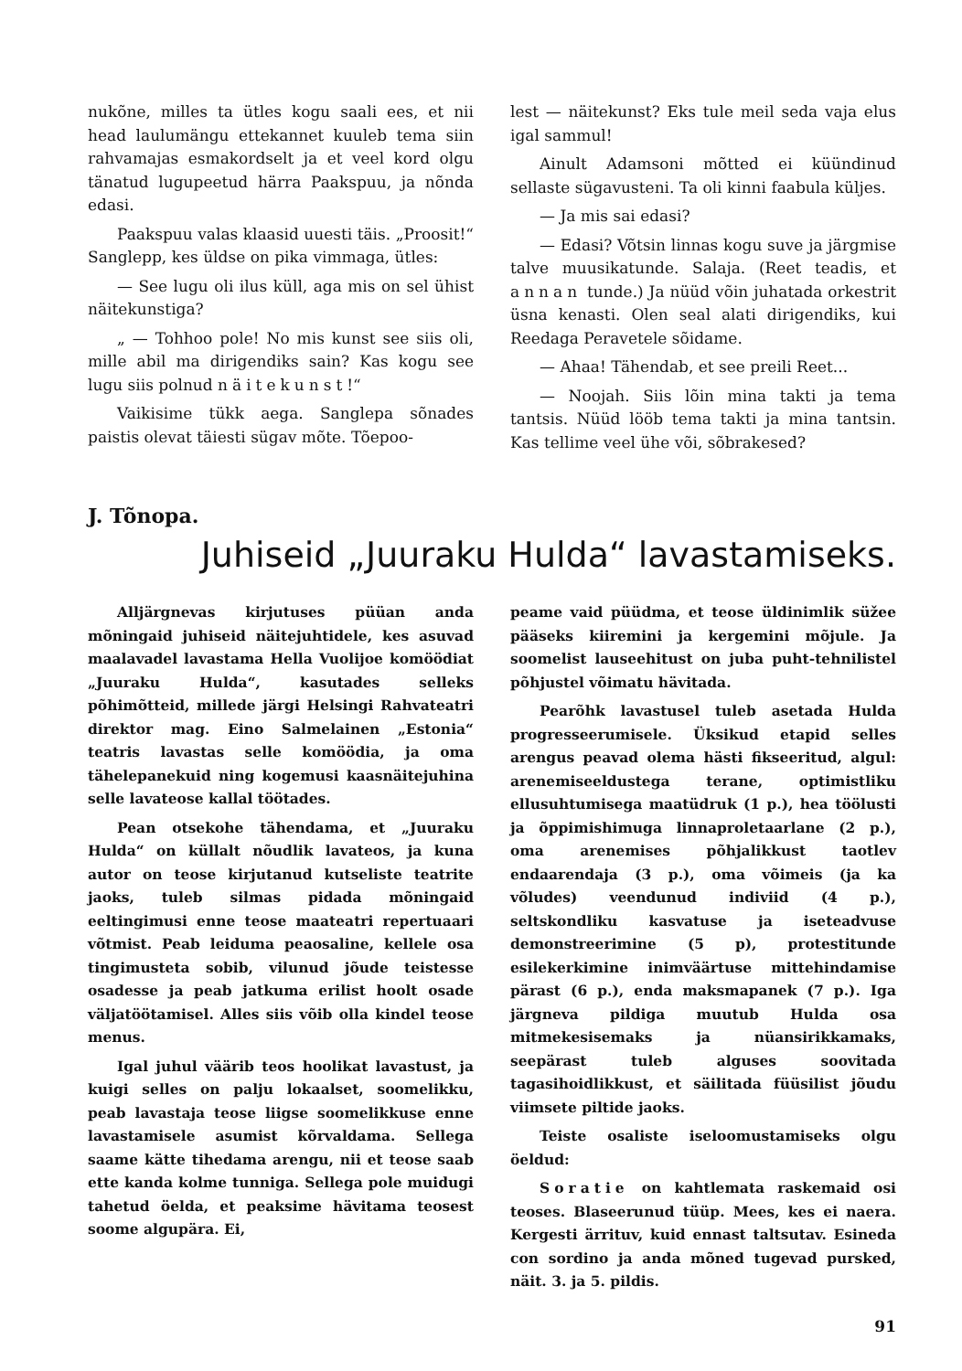nukõne, milles ta ütles kogu saali ees, et nii head laulumängu ettekannet kuuleb tema siin rahvamajas esmakordselt ja et veel kord olgu tänatud lugupeetud härra Paakspuu, ja nõnda edasi.
Paakspuu valas klaasid uuesti täis. „Proosit!“ Sanglepp, kes üldse on pika vimmaga, ütles:
— See lugu oli ilus küll, aga mis on sel ühist näitekunstiga?
„ — Tohhoo pole! No mis kunst see siis oli, mille abil ma dirigendiks sain? Kas kogu see lugu siis polnud näitekunst!“
Vaikisime tükk aega. Sanglepa sõnades paistis olevat täiesti sügav mõte. Tõepoo-
lest — näitekunst? Eks tule meil seda vaja elus igal sammul!
Ainult Adamsoni mõtted ei küündinud sellaste sügavusteni. Ta oli kinni faabula küljes.
— Ja mis sai edasi?
— Edasi? Võtsin linnas kogu suve ja järgmise talve muusikatunde. Salaja. (Reet teadis, et annan tunde.) Ja nüüd võin juhatada orkestrit üsna kenasti. Olen seal alati dirigendiks, kui Reedaga Peravetele sõidame.
— Ahaa! Tähendab, et see preili Reet...
— Noojah. Siis lõin mina takti ja tema tantsis. Nüüd lööb tema takti ja mina tantsin. Kas tellime veel ühe või, sõbrakesed?
J. Tõnopa.
Juhiseid „Juuraku Hulda“ lavastamiseks.
Alljärgnevas kirjutuses püüan anda mõningaid juhiseid näitejuhtidele, kes asuvad maalavadel lavastama Hella Vuolijoe komöödiat „Juuraku Hulda“, kasutades selleks põhimõtteid, millede järgi Helsingi Rahvateatri direktor mag. Eino Salmelainen „Estonia“ teatris lavastas selle komöödia, ja oma tähelepanekuid ning kogemusi kaasnäitejuhina selle lavateose kallal töötades.
Pean otsekohe tähendama, et „Juuraku Hulda“ on küllalt nõudlik lavateos, ja kuna autor on teose kirjutanud kutseliste teatrite jaoks, tuleb silmas pidada mõningaid eeltingimusi enne teose maateatri repertuaari võtmist. Peab leiduma peaosaline, kellele osa tingimusteta sobib, vilunud jõude teistesse osadesse ja peab jatkuma erilist hoolt osade väljatöötamisel. Alles siis võib olla kindel teose menus.
Igal juhul väärib teos hoolikat lavastust, ja kuigi selles on palju lokaalset, soomelikku, peab lavastaja teose liigse soomelikkuse enne lavastamisele asumist kõrvaldama. Sellega saame kätte tihedama arengu, nii et teose saab ette kanda kolme tunniga. Sellega pole muidugi tahetud öelda, et peaksime hävitama teosest soome algupära. Ei,
peame vaid püüdma, et teose üldinimlik süžee pääseks kiiremini ja kergemini mõjule. Ja soomelist lauseehitust on juba puht-tehnilistel põhjustel võimatu hävitada.
Pearõhk lavastusel tuleb asetada Hulda progresseerumisele. Üksikud etapid selles arengus peavad olema hästi fikseeritud, algul: arenemiseeldustega terane, optimistliku ellusuhtumisega maatüdruk (1 p.), hea töölusti ja õppimishimuga linnaproletaarlane (2 p.), oma arenemises põhjalikkust taotlev endaarendaja (3 p.), oma võimeis (ja ka võludes) veendunud indiviid (4 p.), seltskondliku kasvatuse ja iseteadvuse demonstreerimine (5 p), protestitunde esilekerkimine inimväärtuse mittehindamise pärast (6 p.), enda maksmapanek (7 p.). Iga järgneva pildiga muutub Hulda osa mitmekesisemaks ja nüansirikkamaks, seepärast tuleb alguses soovitada tagasihoidlikkust, et säilitada füüsilist jõudu viimsete piltide jaoks.
Teiste osaliste iseloomustamiseks olgu öeldud:
Soratie on kahtlemata raskemaid osi teoses. Blaseerunud tüüp. Mees, kes ei naera. Kergesti ärrituv, kuid ennast taltsutav. Esineda con sordino ja anda mõned tugevad pursked, näit. 3. ja 5. pildis.
91